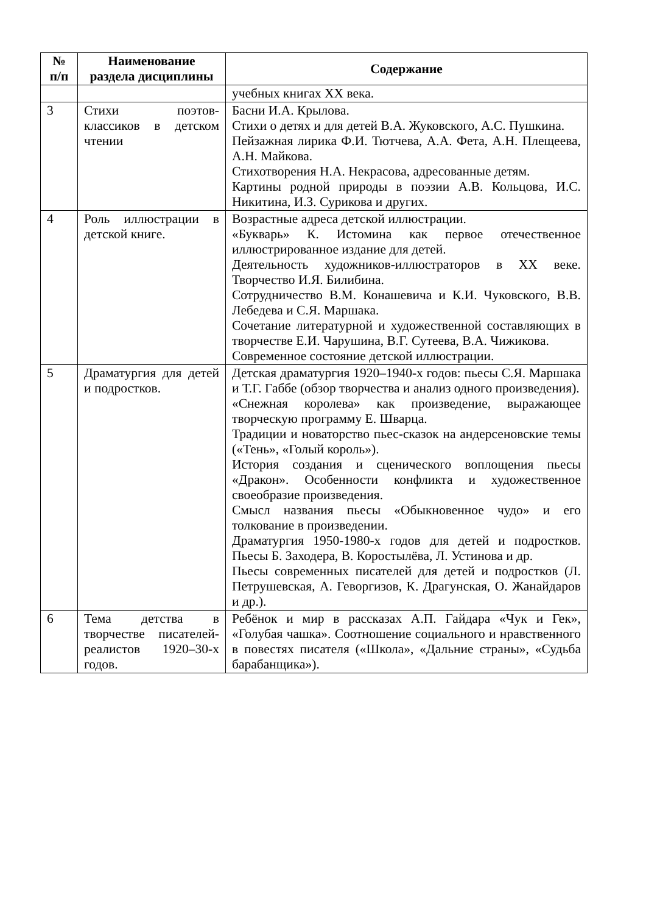| № п/п | Наименование раздела дисциплины | Содержание |
| --- | --- | --- |
| | | учебных книгах XX века. |
| 3 | Стихи поэтов-классиков в детском чтении | Басни И.А. Крылова. Стихи о детях и для детей В.А. Жуковского, А.С. Пушкина. Пейзажная лирика Ф.И. Тютчева, А.А. Фета, А.Н. Плещеева, А.Н. Майкова. Стихотворения Н.А. Некрасова, адресованные детям. Картины родной природы в поэзии А.В. Кольцова, И.С. Никитина, И.З. Сурикова и других. |
| 4 | Роль иллюстрации в детской книге. | Возрастные адреса детской иллюстрации. «Букварь» К. Истомина как первое отечественное иллюстрированное издание для детей. Деятельность художников-иллюстраторов в XX веке. Творчество И.Я. Билибина. Сотрудничество В.М. Конашевича и К.И. Чуковского, В.В. Лебедева и С.Я. Маршака. Сочетание литературной и художественной составляющих в творчестве Е.И. Чарушина, В.Г. Сутеева, В.А. Чижикова. Современное состояние детской иллюстрации. |
| 5 | Драматургия для детей и подростков. | Детская драматургия 1920–1940-х годов: пьесы С.Я. Маршака и Т.Г. Габбе (обзор творчества и анализ одного произведения). «Снежная королева» как произведение, выражающее творческую программу Е. Шварца. Традиции и новаторство пьес-сказок на андерсеновские темы («Тень», «Голый король»). История создания и сценического воплощения пьесы «Дракон». Особенности конфликта и художественное своеобразие произведения. Смысл названия пьесы «Обыкновенное чудо» и его толкование в произведении. Драматургия 1950-1980-х годов для детей и подростков. Пьесы Б. Заходера, В. Коростылёва, Л. Устинова и др. Пьесы современных писателей для детей и подростков (Л. Петрушевская, А. Геворгизов, К. Драгунская, О. Жанайдаров и др.). |
| 6 | Тема детства в творчестве писателей-реалистов 1920–30-х годов. | Ребёнок и мир в рассказах А.П. Гайдара «Чук и Гек», «Голубая чашка». Соотношение социального и нравственного в повестях писателя («Школа», «Дальние страны», «Судьба барабанщика»). |